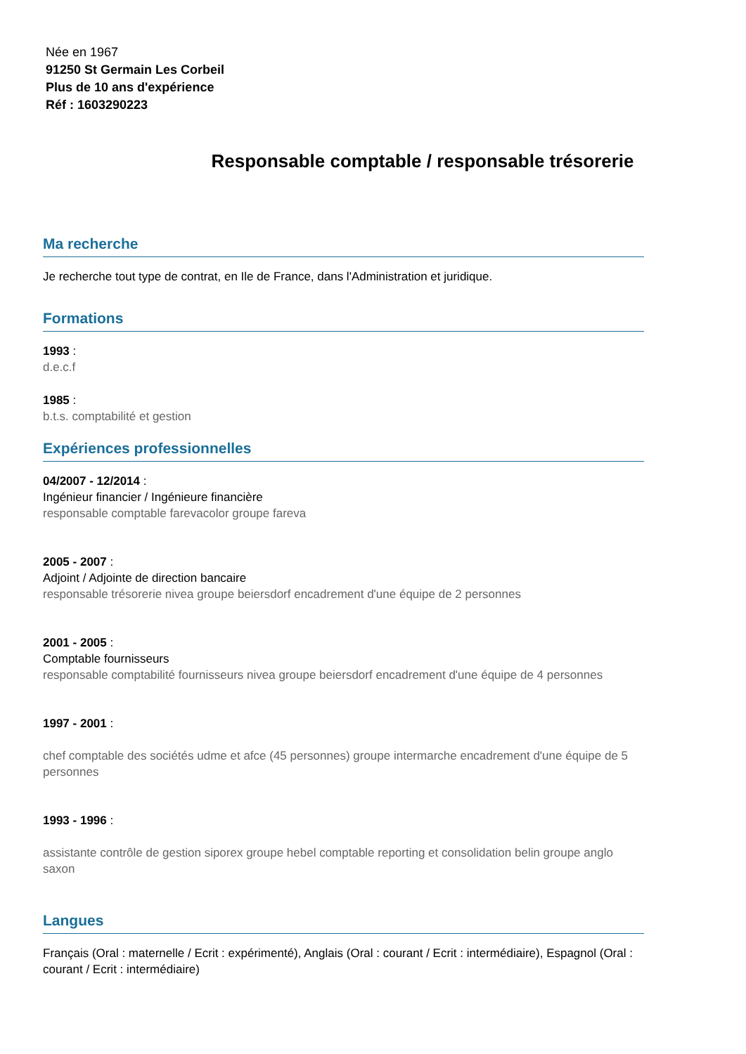Née en 1967
91250 St Germain Les Corbeil
Plus de 10 ans d'expérience
Réf : 1603290223
Responsable comptable / responsable trésorerie
Ma recherche
Je recherche tout type de contrat, en Ile de France, dans l'Administration et juridique.
Formations
1993 :
d.e.c.f
1985 :
b.t.s. comptabilité et gestion
Expériences professionnelles
04/2007 - 12/2014 :
Ingénieur financier / Ingénieure financière
responsable comptable farevacolor groupe fareva
2005 - 2007 :
Adjoint / Adjointe de direction bancaire
responsable trésorerie nivea groupe beiersdorf encadrement d'une équipe de 2 personnes
2001 - 2005 :
Comptable fournisseurs
responsable comptabilité fournisseurs nivea groupe beiersdorf encadrement d'une équipe de 4 personnes
1997 - 2001 :
chef comptable des sociétés udme et afce (45 personnes) groupe intermarche encadrement d'une équipe de 5 personnes
1993 - 1996 :
assistante contrôle de gestion siporex groupe hebel comptable reporting et consolidation belin groupe anglo saxon
Langues
Français (Oral : maternelle / Ecrit : expérimenté), Anglais (Oral : courant / Ecrit : intermédiaire), Espagnol (Oral : courant / Ecrit : intermédiaire)